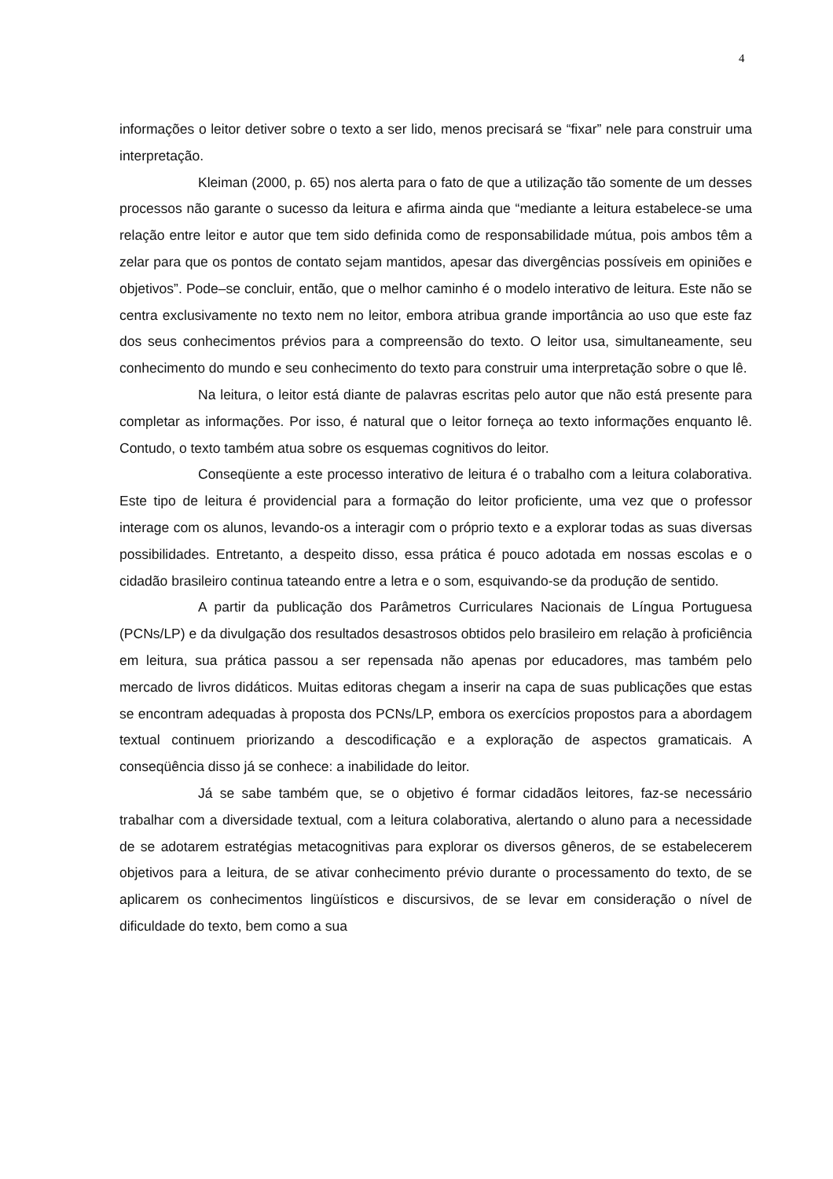4
informações o leitor detiver sobre o texto a ser lido, menos precisará se “fixar” nele para construir uma interpretação.
Kleiman (2000, p. 65) nos alerta para o fato de que a utilização tão somente de um desses processos não garante o sucesso da leitura e afirma ainda que “mediante a leitura estabelece-se uma relação entre leitor e autor que tem sido definida como de responsabilidade mútua, pois ambos têm a zelar para que os pontos de contato sejam mantidos, apesar das divergências possíveis em opiniões e objetivos”. Pode–se concluir, então, que o melhor caminho é o modelo interativo de leitura. Este não se centra exclusivamente no texto nem no leitor, embora atribua grande importância ao uso que este faz dos seus conhecimentos prévios para a compreensão do texto. O leitor usa, simultaneamente, seu conhecimento do mundo e seu conhecimento do texto para construir uma interpretação sobre o que lê.
Na leitura, o leitor está diante de palavras escritas pelo autor que não está presente para completar as informações. Por isso, é natural que o leitor forneça ao texto informações enquanto lê. Contudo, o texto também atua sobre os esquemas cognitivos do leitor.
Conseqüente a este processo interativo de leitura é o trabalho com a leitura colaborativa. Este tipo de leitura é providencial para a formação do leitor proficiente, uma vez que o professor interage com os alunos, levando-os a interagir com o próprio texto e a explorar todas as suas diversas possibilidades. Entretanto, a despeito disso, essa prática é pouco adotada em nossas escolas e o cidadão brasileiro continua tateando entre a letra e o som, esquivando-se da produção de sentido.
A partir da publicação dos Parâmetros Curriculares Nacionais de Língua Portuguesa (PCNs/LP) e da divulgação dos resultados desastrosos obtidos pelo brasileiro em relação à proficiência em leitura, sua prática passou a ser repensada não apenas por educadores, mas também pelo mercado de livros didáticos. Muitas editoras chegam a inserir na capa de suas publicações que estas se encontram adequadas à proposta dos PCNs/LP, embora os exercícios propostos para a abordagem textual continuem priorizando a descodificação e a exploração de aspectos gramaticais. A conseqüência disso já se conhece: a inabilidade do leitor.
Já se sabe também que, se o objetivo é formar cidadãos leitores, faz-se necessário trabalhar com a diversidade textual, com a leitura colaborativa, alertando o aluno para a necessidade de se adotarem estratégias metacognitivas para explorar os diversos gêneros, de se estabelecerem objetivos para a leitura, de se ativar conhecimento prévio durante o processamento do texto, de se aplicarem os conhecimentos lingüísticos e discursivos, de se levar em consideração o nível de dificuldade do texto, bem como a sua